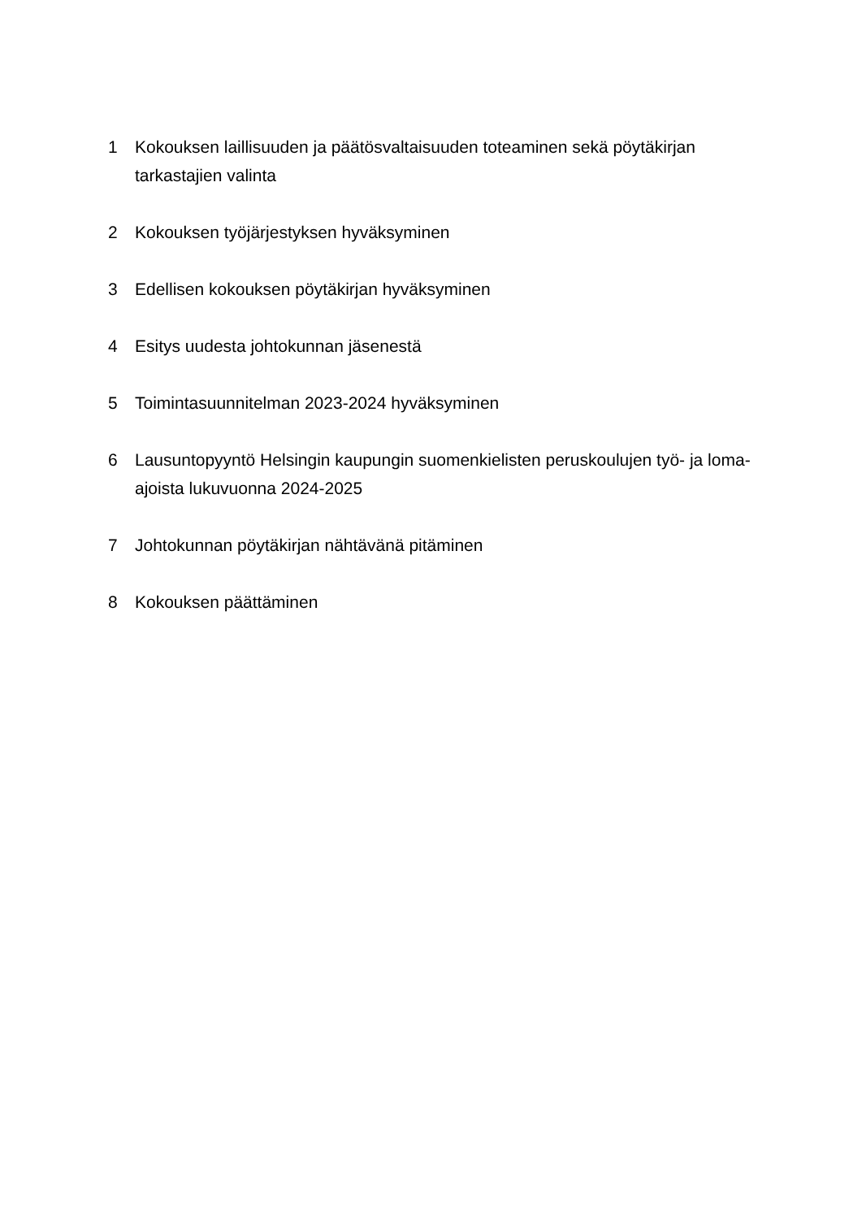1 Kokouksen laillisuuden ja päätösvaltaisuuden toteaminen sekä pöytäkirjan tarkastajien valinta
2 Kokouksen työjärjestyksen hyväksyminen
3 Edellisen kokouksen pöytäkirjan hyväksyminen
4 Esitys uudesta johtokunnan jäsenestä
5 Toimintasuunnitelman 2023-2024 hyväksyminen
6 Lausuntopyyntö Helsingin kaupungin suomenkielisten peruskoulujen työ- ja loma-ajoista lukuvuonna 2024-2025
7 Johtokunnan pöytäkirjan nähtävänä pitäminen
8 Kokouksen päättäminen